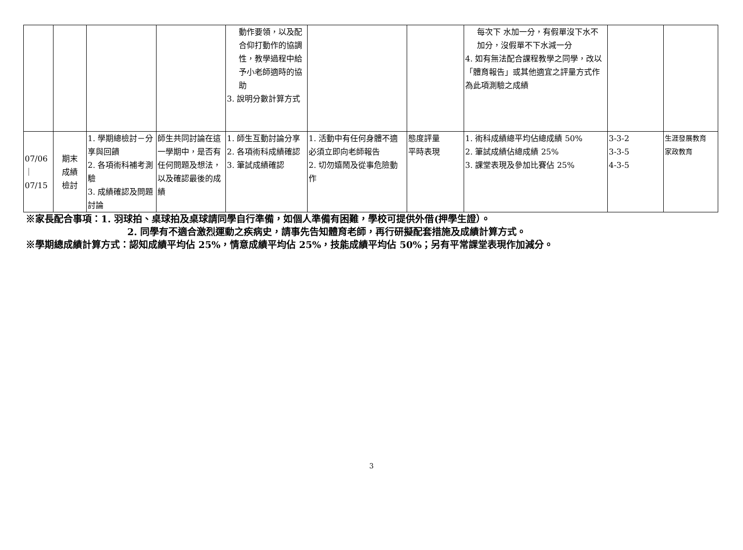| | | | | 動作要領，以及配合仰打動作的協調性，教學過程中給予小老師適時的協助 3. 說明分數計算方式 | | | 每次下 水加一分，有假單沒下水不加分，沒假單不下水減一分 4. 如有無法配合課程教學之同學，改以「體育報告」或其他適宜之評量方式作為此項測驗之成績 | | |
| 07/06 ｜ 07/15 | 期末 成績 檢討 | 1. 學期總檢討－分享與回饋 2. 各項術科補考測驗 3. 成績確認及問題討論 | 師生共同討論在這一學期中，是否有任何問題及想法，以及確認最後的成績 | 1. 師生互動討論分享 2. 各項術科成績確認 3. 筆試成績確認 | 1. 活動中有任何身體不適必須立即向老師報告 2. 切勿嬉鬧及從事危險動作 | 態度評量 平時表現 | 1. 術科成績總平均佔總成績 50% 2. 筆試成績佔總成績 25% 3. 課堂表現及參加比賽佔 25% | 3-3-2 3-3-5 4-3-5 | 生涯發展教育 家政教育 |
※家長配合事項：1. 羽球拍、桌球拍及桌球請同學自行準備，如個人準備有困難，學校可提供外借(押學生證）。
2. 同學有不適合激烈運動之疾病史，請事先告知體育老師，再行研擬配套措施及成績計算方式。
※學期總成績計算方式：認知成績平均佔 25%，情意成績平均佔 25%，技能成績平均佔 50%；另有平常課堂表現作加減分。
3